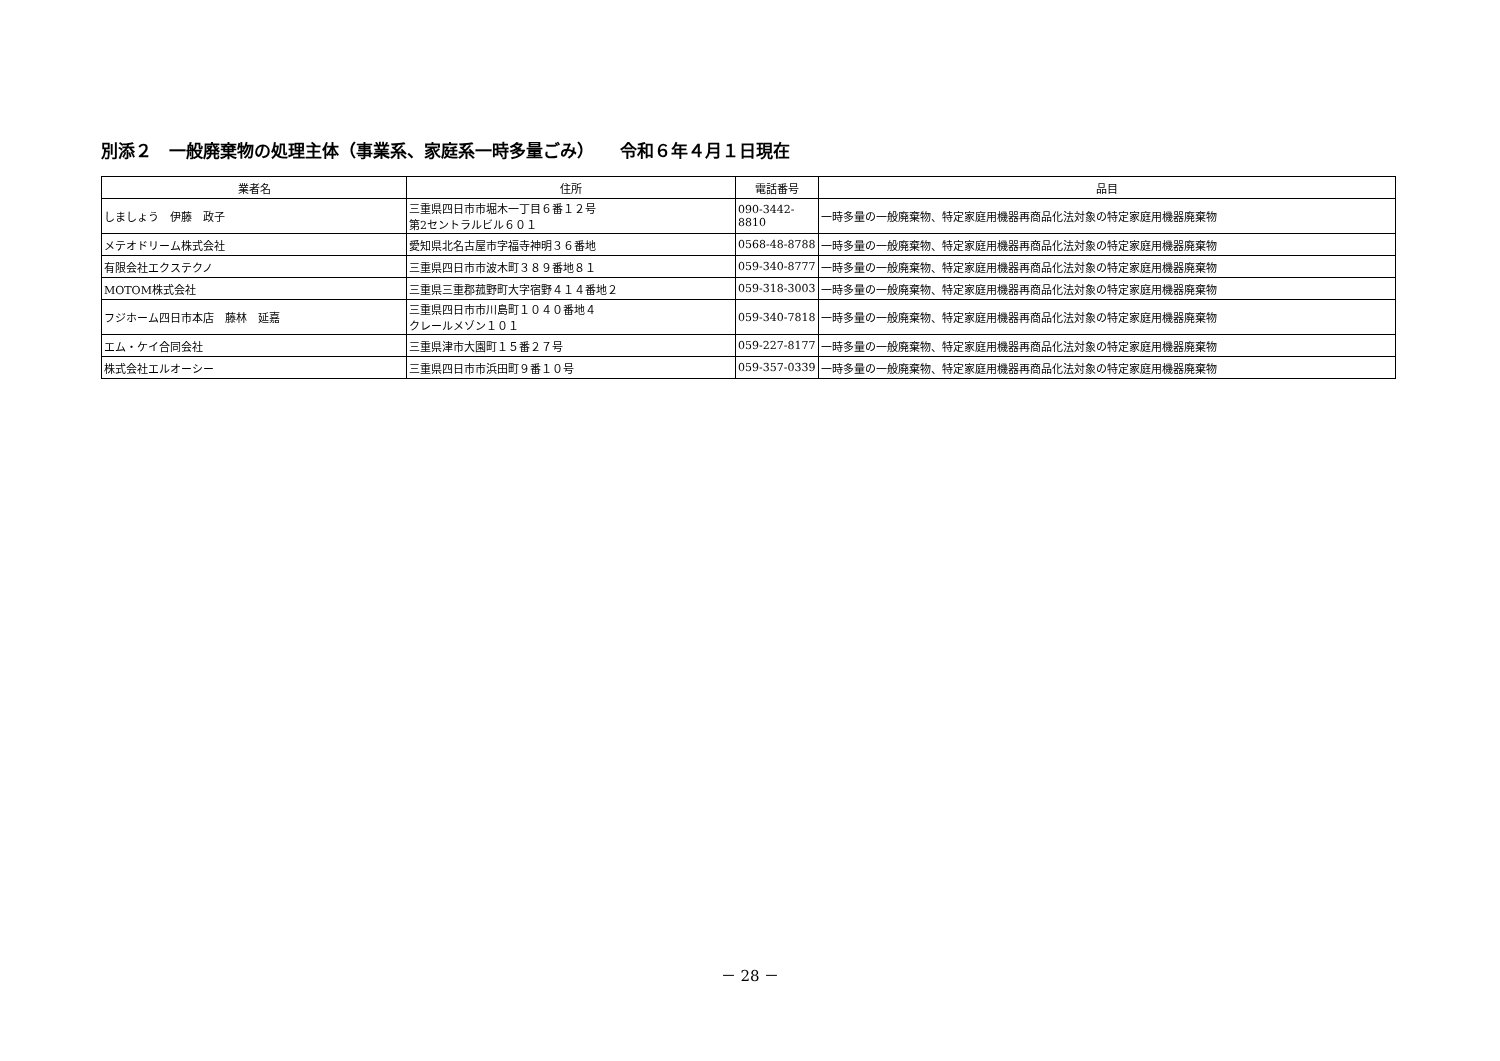別添２　一般廃棄物の処理主体（事業系、家庭系一時多量ごみ）　　令和６年４月１日現在
| 業者名 | 住所 | 電話番号 | 品目 |
| --- | --- | --- | --- |
| しましょう 伊藤 政子 | 三重県四日市市堀木一丁目６番１２号 第2セントラルビル６０１ | 090-3442-8810 | 一時多量の一般廃棄物、特定家庭用機器再商品化法対象の特定家庭用機器廃棄物 |
| メテオドリーム株式会社 | 愛知県北名古屋市字福寺神明３６番地 | 0568-48-8788 | 一時多量の一般廃棄物、特定家庭用機器再商品化法対象の特定家庭用機器廃棄物 |
| 有限会社エクステクノ | 三重県四日市市波木町３８９番地８１ | 059-340-8777 | 一時多量の一般廃棄物、特定家庭用機器再商品化法対象の特定家庭用機器廃棄物 |
| MOTOM株式会社 | 三重県三重郡菰野町大字宿野４１４番地２ | 059-318-3003 | 一時多量の一般廃棄物、特定家庭用機器再商品化法対象の特定家庭用機器廃棄物 |
| フジホーム四日市本店 藤林 延嘉 | 三重県四日市市川島町１０４０番地４ クレールメゾン１０１ | 059-340-7818 | 一時多量の一般廃棄物、特定家庭用機器再商品化法対象の特定家庭用機器廃棄物 |
| エム・ケイ合同会社 | 三重県津市大園町１５番２７号 | 059-227-8177 | 一時多量の一般廃棄物、特定家庭用機器再商品化法対象の特定家庭用機器廃棄物 |
| 株式会社エルオーシー | 三重県四日市市浜田町９番１０号 | 059-357-0339 | 一時多量の一般廃棄物、特定家庭用機器再商品化法対象の特定家庭用機器廃棄物 |
－ 28 －